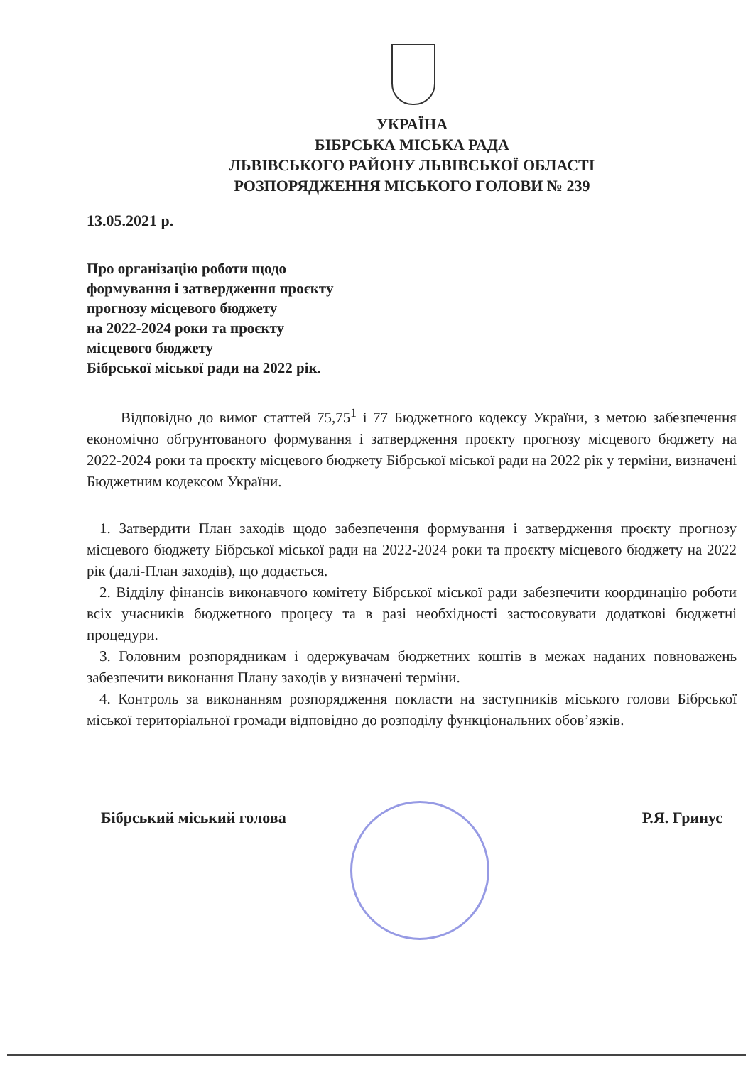УКРАЇНА
БІБРСЬКА МІСЬКА РАДА
ЛЬВІВСЬКОГО РАЙОНУ ЛЬВІВСЬКОЇ ОБЛАСТІ
РОЗПОРЯДЖЕННЯ МІСЬКОГО ГОЛОВИ № 239
13.05.2021 р.
Про організацію роботи щодо
формування і затвердження проєкту
прогнозу місцевого бюджету
на 2022-2024 роки та проєкту
місцевого бюджету
Бібрської міської ради на 2022 рік.
Відповідно до вимог статтей 75,75<sup>1</sup> і 77 Бюджетного кодексу України, з метою забезпечення економічно обгрунтованого формування і затвердження проєкту прогнозу місцевого бюджету на 2022-2024 роки та проєкту місцевого бюджету Бібрської міської ради на 2022 рік у терміни, визначені Бюджетним кодексом України.
1. Затвердити План заходів щодо забезпечення формування і затвердження проєкту прогнозу місцевого бюджету Бібрської міської ради на 2022-2024 роки та проєкту місцевого бюджету на 2022 рік (далі-План заходів), що додається.
2. Відділу фінансів виконавчого комітету Бібрської міської ради забезпечити координацію роботи всіх учасників бюджетного процесу та в разі необхідності застосовувати додаткові бюджетні процедури.
3. Головним розпорядникам і одержувачам бюджетних коштів в межах наданих повноважень забезпечити виконання Плану заходів у визначені терміни.
4. Контроль за виконанням розпорядження покласти на заступників міського голови Бібрської міської територіальної громади відповідно до розподілу функціональних обов’язків.
Бібрський міський голова Р.Я. Гринус